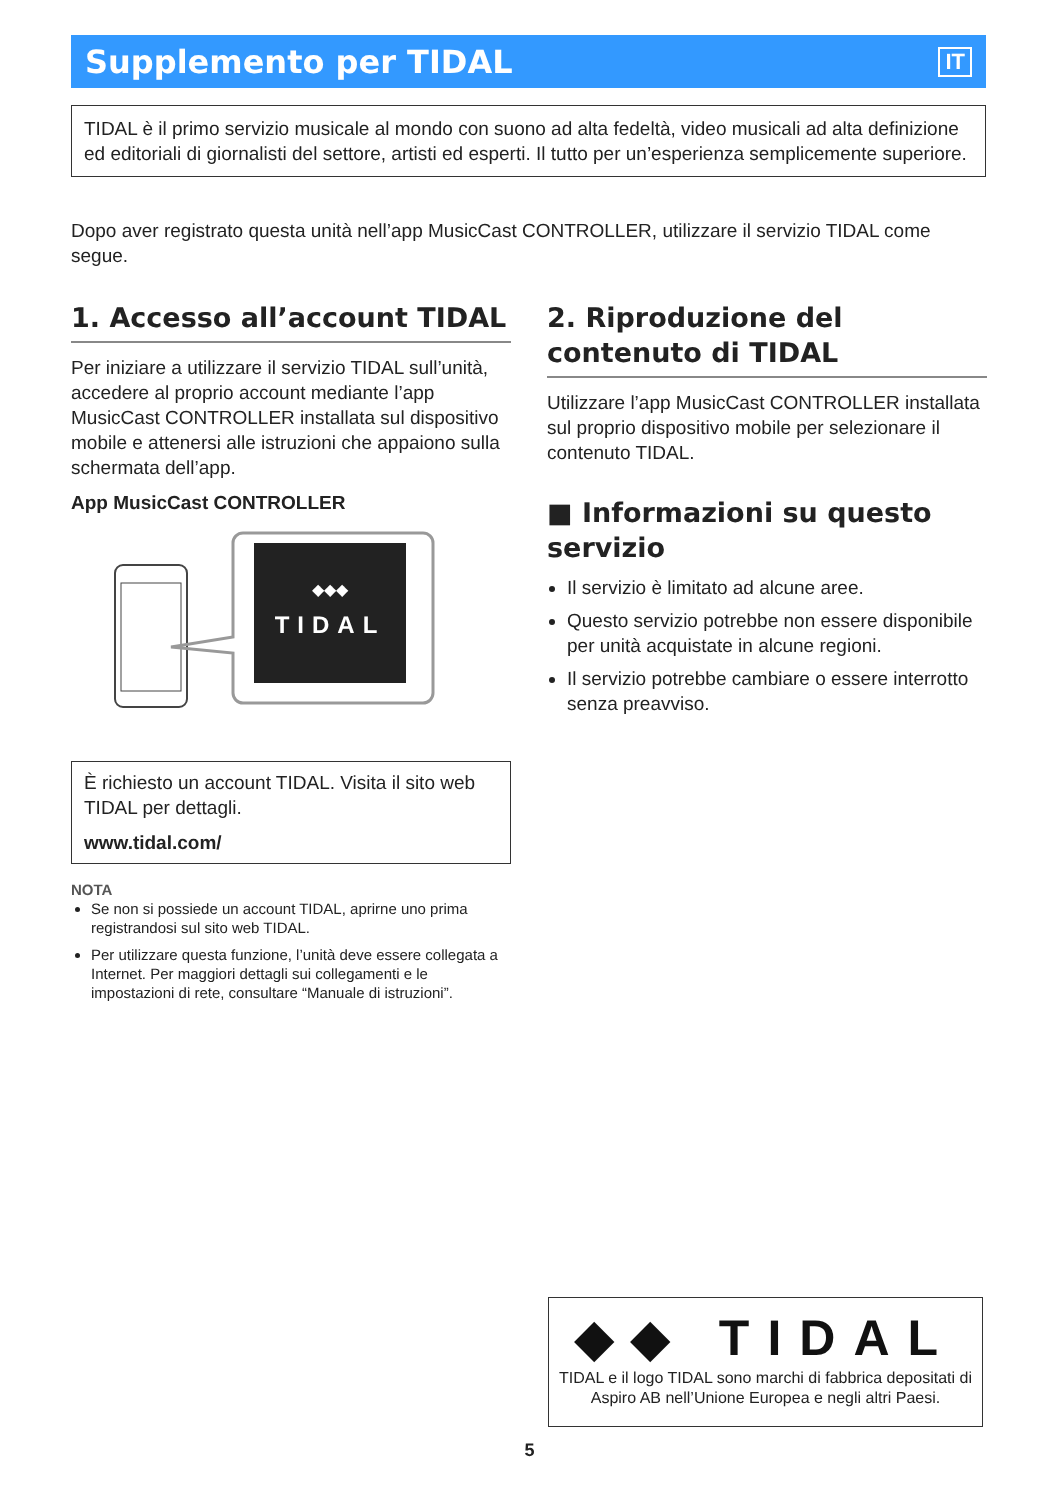Supplemento per TIDAL
IT
TIDAL è il primo servizio musicale al mondo con suono ad alta fedeltà, video musicali ad alta definizione ed editoriali di giornalisti del settore, artisti ed esperti. Il tutto per un’esperienza semplicemente superiore.
Dopo aver registrato questa unità nell’app MusicCast CONTROLLER, utilizzare il servizio TIDAL come segue.
1. Accesso all’account TIDAL
Per iniziare a utilizzare il servizio TIDAL sull’unità, accedere al proprio account mediante l’app MusicCast CONTROLLER installata sul dispositivo mobile e attenersi alle istruzioni che appaiono sulla schermata dell’app.
App MusicCast CONTROLLER
TIDAL
◆◆◆
È richiesto un account TIDAL. Visita il sito web TIDAL per dettagli.
www.tidal.com/
NOTA
Se non si possiede un account TIDAL, aprirne uno prima registrandosi sul sito web TIDAL.
Per utilizzare questa funzione, l’unità deve essere collegata a Internet. Per maggiori dettagli sui collegamenti e le impostazioni di rete, consultare “Manuale di istruzioni”.
2. Riproduzione del contenuto di TIDAL
Utilizzare l’app MusicCast CONTROLLER installata sul proprio dispositivo mobile per selezionare il contenuto TIDAL.
■ Informazioni su questo servizio
Il servizio è limitato ad alcune aree.
Questo servizio potrebbe non essere disponibile per unità acquistate in alcune regioni.
Il servizio potrebbe cambiare o essere interrotto senza preavviso.
◆◆ TIDAL
TIDAL e il logo TIDAL sono marchi di fabbrica depositati di Aspiro AB nell’Unione Europea e negli altri Paesi.
5